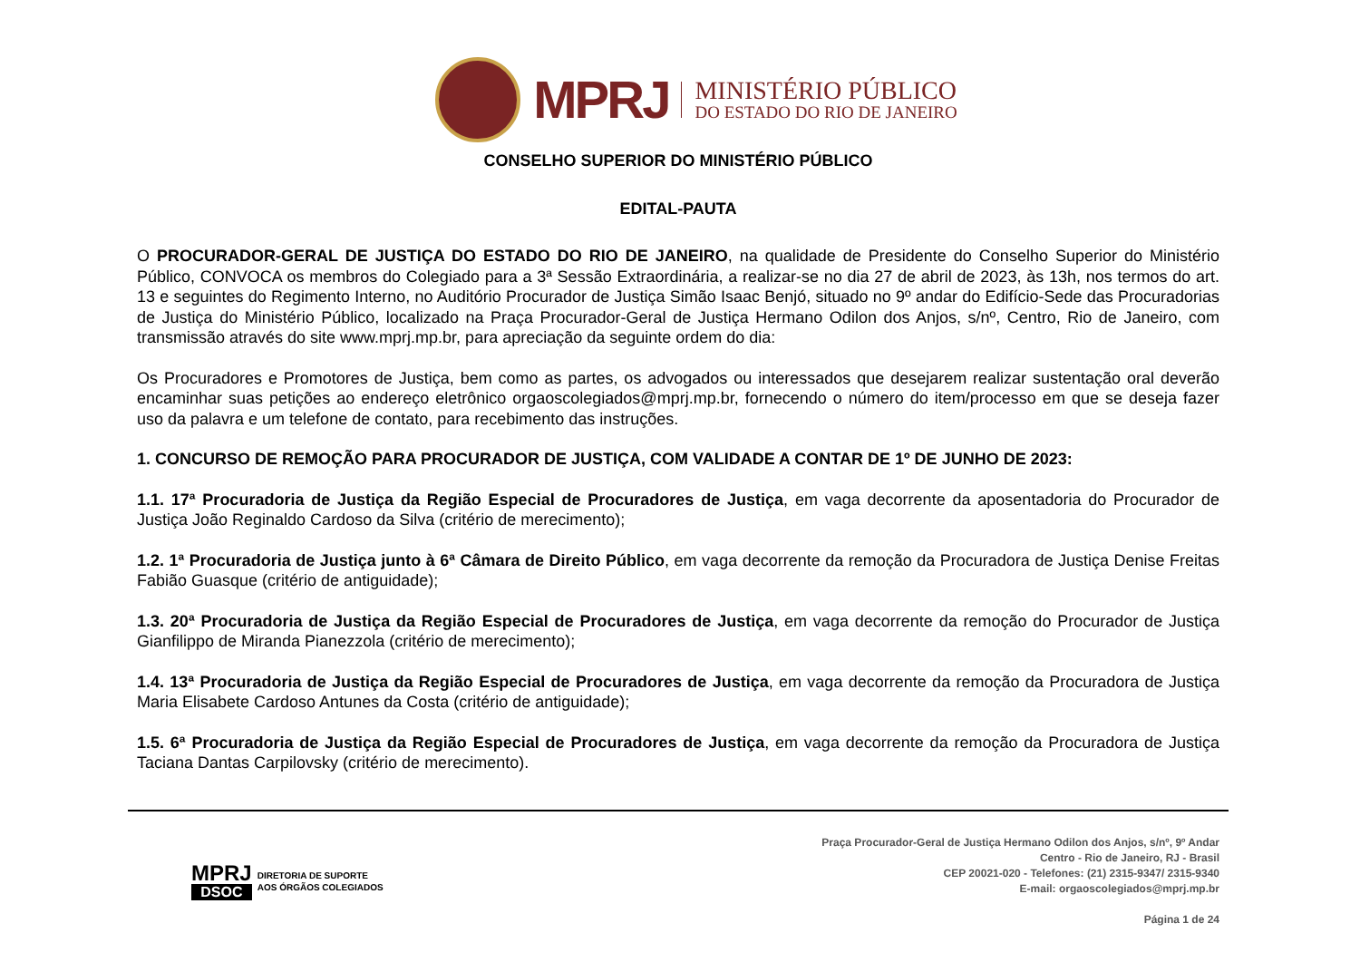MPRJ
MINISTÉRIO PÚBLICO
DO ESTADO DO RIO DE JANEIRO
CONSELHO SUPERIOR DO MINISTÉRIO PÚBLICO
EDITAL-PAUTA
O PROCURADOR-GERAL DE JUSTIÇA DO ESTADO DO RIO DE JANEIRO, na qualidade de Presidente do Conselho Superior do Ministério Público, CONVOCA os membros do Colegiado para a 3ª Sessão Extraordinária, a realizar-se no dia 27 de abril de 2023, às 13h, nos termos do art. 13 e seguintes do Regimento Interno, no Auditório Procurador de Justiça Simão Isaac Benjó, situado no 9º andar do Edifício-Sede das Procuradorias de Justiça do Ministério Público, localizado na Praça Procurador-Geral de Justiça Hermano Odilon dos Anjos, s/nº, Centro, Rio de Janeiro, com transmissão através do site www.mprj.mp.br, para apreciação da seguinte ordem do dia:
Os Procuradores e Promotores de Justiça, bem como as partes, os advogados ou interessados que desejarem realizar sustentação oral deverão encaminhar suas petições ao endereço eletrônico orgaoscolegiados@mprj.mp.br, fornecendo o número do item/processo em que se deseja fazer uso da palavra e um telefone de contato, para recebimento das instruções.
1. CONCURSO DE REMOÇÃO PARA PROCURADOR DE JUSTIÇA, COM VALIDADE A CONTAR DE 1º DE JUNHO DE 2023:
1.1. 17ª Procuradoria de Justiça da Região Especial de Procuradores de Justiça, em vaga decorrente da aposentadoria do Procurador de Justiça João Reginaldo Cardoso da Silva (critério de merecimento);
1.2. 1ª Procuradoria de Justiça junto à 6ª Câmara de Direito Público, em vaga decorrente da remoção da Procuradora de Justiça Denise Freitas Fabião Guasque (critério de antiguidade);
1.3. 20ª Procuradoria de Justiça da Região Especial de Procuradores de Justiça, em vaga decorrente da remoção do Procurador de Justiça Gianfilippo de Miranda Pianezzola (critério de merecimento);
1.4. 13ª Procuradoria de Justiça da Região Especial de Procuradores de Justiça, em vaga decorrente da remoção da Procuradora de Justiça Maria Elisabete Cardoso Antunes da Costa (critério de antiguidade);
1.5. 6ª Procuradoria de Justiça da Região Especial de Procuradores de Justiça, em vaga decorrente da remoção da Procuradora de Justiça Taciana Dantas Carpilovsky (critério de merecimento).
MPRJ
DSOC
DIRETORIA DE SUPORTE
AOS ÓRGÃOS COLEGIADOS
Praça Procurador-Geral de Justiça Hermano Odilon dos Anjos, s/nº, 9º Andar
Centro - Rio de Janeiro, RJ - Brasil
CEP 20021-020 - Telefones: (21) 2315-9347/ 2315-9340
E-mail: orgaoscolegiados@mprj.mp.br
Página 1 de 24